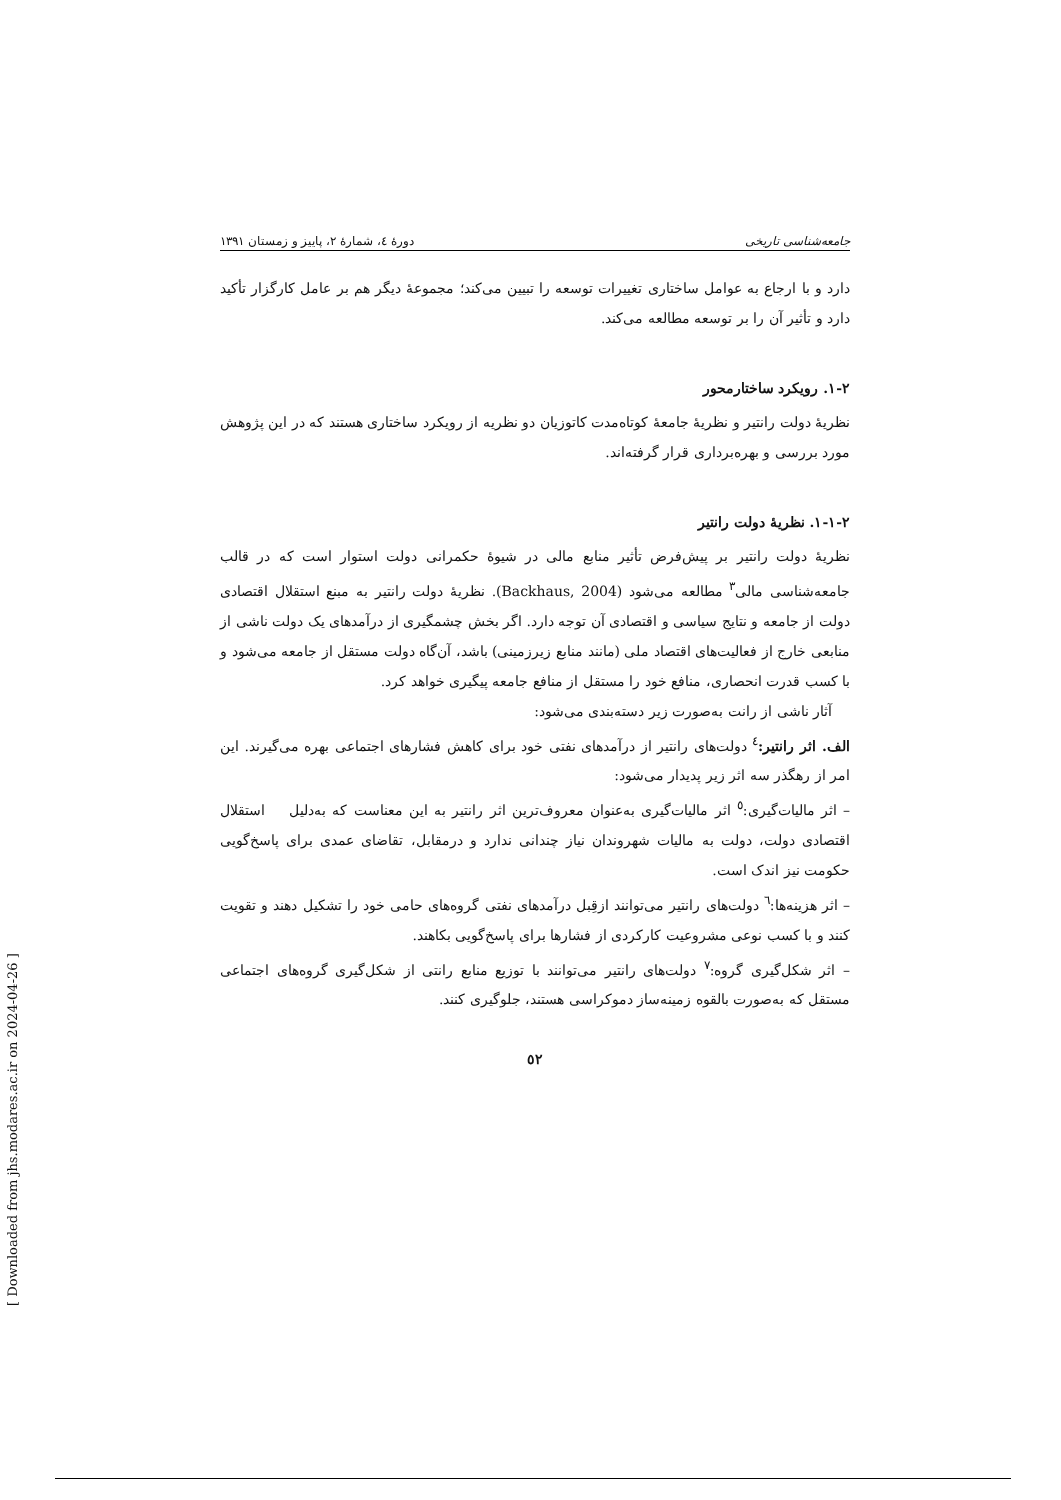جامعه‌شناسی تاریخی دورهٔ ٤، شمارهٔ ٢، پاییز و زمستان ١٣٩١
دارد و با ارجاع به عوامل ساختاری تغییرات توسعه را تبیین می‌کند؛ مجموعهٔ دیگر هم بر عامل کارگزار تأکید دارد و تأثیر آن را بر توسعه مطالعه می‌کند.
٢-١. رویکرد ساختارمحور
نظریهٔ دولت رانتیر و نظریهٔ جامعهٔ کوتاه‌مدت کاتوزیان دو نظریه از رویکرد ساختاری هستند که در این پژوهش مورد بررسی و بهره‌برداری قرار گرفته‌اند.
٢-١-١. نظریهٔ دولت رانتیر
نظریهٔ دولت رانتیر بر پیش‌فرض تأثیر منابع مالی در شیوهٔ حکمرانی دولت استوار است که در قالب جامعه‌شناسی مالی<sup>٣</sup> مطالعه می‌شود (Backhaus, 2004). نظریهٔ دولت رانتیر به مبنع استقلال اقتصادی دولت از جامعه و نتایج سیاسی و اقتصادی آن توجه دارد. اگر بخش چشمگیری از درآمدهای یک دولت ناشی از منابعی خارج از فعالیت‌های اقتصاد ملی (مانند منابع زیرزمینی) باشد، آن‌گاه دولت مستقل از جامعه می‌شود و با کسب قدرت انحصاری، منافع خود را مستقل از منافع جامعه پیگیری خواهد کرد.
آثار ناشی از رانت به‌صورت زیر دسته‌بندی می‌شود:
الف. اثر رانتیر:<sup>٤</sup> دولت‌های رانتیر از درآمدهای نفتی خود برای کاهش فشارهای اجتماعی بهره می‌گیرند. این امر از رهگذر سه اثر زیر پدیدار می‌شود:
– اثر مالیات‌گیری:<sup>٥</sup> اثر مالیات‌گیری به‌عنوان معروف‌ترین اثر رانتیر به این معناست که به‌دلیل استقلال اقتصادی دولت، دولت به مالیات شهروندان نیاز چندانی ندارد و درمقابل، تقاضای عمدی برای پاسخ‌گویی حکومت نیز اندک است.
– اثر هزینه‌ها:<sup>٦</sup> دولت‌های رانتیر می‌توانند ازقِبل درآمدهای نفتی گروه‌های حامی خود را تشکیل دهند و تقویت کنند و با کسب نوعی مشروعیت کارکردی از فشارها برای پاسخ‌گویی بکاهند.
– اثر شکل‌گیری گروه:<sup>٧</sup> دولت‌های رانتیر می‌توانند با توزیع منابع رانتی از شکل‌گیری گروه‌های اجتماعی مستقل که به‌صورت بالقوه زمینه‌ساز دموکراسی هستند، جلوگیری کنند.
٥٢
[ Downloaded from jhs.modares.ac.ir on 2024-04-26 ]